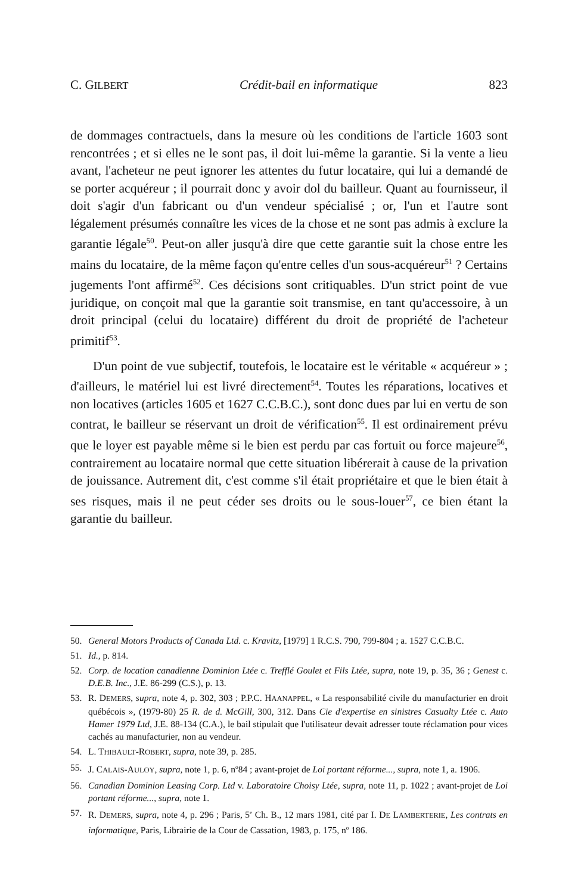C. GILBERT Crédit-bail en informatique 823
de dommages contractuels, dans la mesure où les conditions de l'article 1603 sont rencontrées ; et si elles ne le sont pas, il doit lui-même la garantie. Si la vente a lieu avant, l'acheteur ne peut ignorer les attentes du futur locataire, qui lui a demandé de se porter acquéreur ; il pourrait donc y avoir dol du bailleur. Quant au fournisseur, il doit s'agir d'un fabricant ou d'un vendeur spécialisé ; or, l'un et l'autre sont légalement présumés connaître les vices de la chose et ne sont pas admis à exclure la garantie légale<sup>50</sup>. Peut-on aller jusqu'à dire que cette garantie suit la chose entre les mains du locataire, de la même façon qu'entre celles d'un sous-acquéreur<sup>51</sup> ? Certains jugements l'ont affirmé<sup>52</sup>. Ces décisions sont critiquables. D'un strict point de vue juridique, on conçoit mal que la garantie soit transmise, en tant qu'accessoire, à un droit principal (celui du locataire) différent du droit de propriété de l'acheteur primitif<sup>53</sup>.
D'un point de vue subjectif, toutefois, le locataire est le véritable « acquéreur » ; d'ailleurs, le matériel lui est livré directement<sup>54</sup>. Toutes les réparations, locatives et non locatives (articles 1605 et 1627 C.C.B.C.), sont donc dues par lui en vertu de son contrat, le bailleur se réservant un droit de vérification<sup>55</sup>. Il est ordinairement prévu que le loyer est payable même si le bien est perdu par cas fortuit ou force majeure<sup>56</sup>, contrairement au locataire normal que cette situation libérerait à cause de la privation de jouissance. Autrement dit, c'est comme s'il était propriétaire et que le bien était à ses risques, mais il ne peut céder ses droits ou le sous-louer<sup>57</sup>, ce bien étant la garantie du bailleur.
50. General Motors Products of Canada Ltd. c. Kravitz, [1979] 1 R.C.S. 790, 799-804 ; a. 1527 C.C.B.C.
51. Id., p. 814.
52. Corp. de location canadienne Dominion Ltée c. Trefflé Goulet et Fils Ltée, supra, note 19, p. 35, 36 ; Genest c. D.E.B. Inc., J.E. 86-299 (C.S.), p. 13.
53. R. DEMERS, supra, note 4, p. 302, 303 ; P.P.C. HAANAPPEL, « La responsabilité civile du manufacturier en droit québécois », (1979-80) 25 R. de d. McGill, 300, 312. Dans Cie d'expertise en sinistres Casualty Ltée c. Auto Hamer 1979 Ltd, J.E. 88-134 (C.A.), le bail stipulait que l'utilisateur devait adresser toute réclamation pour vices cachés au manufacturier, non au vendeur.
54. L. THIBAULT-ROBERT, supra, note 39, p. 285.
55. J. CALAIS-AULOY, supra, note 1, p. 6, n<sup>o</sup>84 ; avant-projet de Loi portant réforme..., supra, note 1, a. 1906.
56. Canadian Dominion Leasing Corp. Ltd v. Laboratoire Choisy Ltée, supra, note 11, p. 1022 ; avant-projet de Loi portant réforme..., supra, note 1.
57. R. DEMERS, supra, note 4, p. 296 ; Paris, 5<sup>e</sup> Ch. B., 12 mars 1981, cité par I. DE LAMBERTERIE, Les contrats en informatique, Paris, Librairie de la Cour de Cassation, 1983, p. 175, n<sup>o</sup> 186.